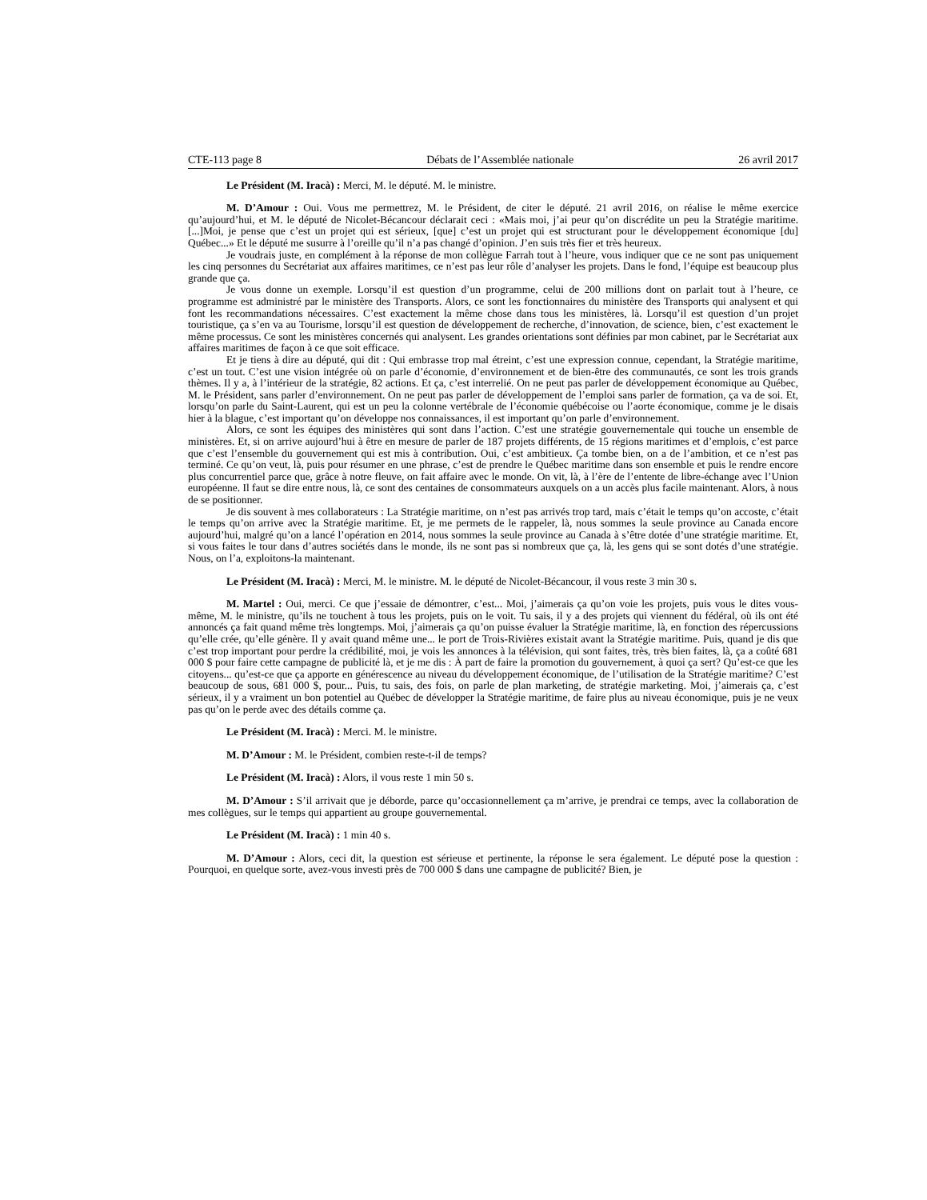CTE-113 page 8 Débats de l’Assemblée nationale 26 avril 2017
Le Président (M. Iracà) : Merci, M. le député. M. le ministre.
M. D’Amour : Oui. Vous me permettrez, M. le Président, de citer le député. 21 avril 2016, on réalise le même exercice qu’aujourd’hui, et M. le député de Nicolet-Bécancour déclarait ceci : «Mais moi, j’ai peur qu’on discrédite un peu la Stratégie maritime. [...]Moi, je pense que c’est un projet qui est sérieux, [que] c’est un projet qui est structurant pour le développement économique [du] Québec...» Et le député me susurre à l’oreille qu’il n’a pas changé d’opinion. J’en suis très fier et très heureux.
Je voudrais juste, en complément à la réponse de mon collègue Farrah tout à l’heure, vous indiquer que ce ne sont pas uniquement les cinq personnes du Secrétariat aux affaires maritimes, ce n’est pas leur rôle d’analyser les projets. Dans le fond, l’équipe est beaucoup plus grande que ça.
Je vous donne un exemple. Lorsqu’il est question d’un programme, celui de 200 millions dont on parlait tout à l’heure, ce programme est administré par le ministère des Transports. Alors, ce sont les fonctionnaires du ministère des Transports qui analysent et qui font les recommandations nécessaires. C’est exactement la même chose dans tous les ministères, là. Lorsqu’il est question d’un projet touristique, ça s’en va au Tourisme, lorsqu’il est question de développement de recherche, d’innovation, de science, bien, c’est exactement le même processus. Ce sont les ministères concernés qui analysent. Les grandes orientations sont définies par mon cabinet, par le Secrétariat aux affaires maritimes de façon à ce que soit efficace.
Et je tiens à dire au député, qui dit : Qui embrasse trop mal étreint, c’est une expression connue, cependant, la Stratégie maritime, c’est un tout. C’est une vision intégrée où on parle d’économie, d’environnement et de bien-être des communautés, ce sont les trois grands thèmes. Il y a, à l’intérieur de la stratégie, 82 actions. Et ça, c’est interrelié. On ne peut pas parler de développement économique au Québec, M. le Président, sans parler d’environnement. On ne peut pas parler de développement de l’emploi sans parler de formation, ça va de soi. Et, lorsqu’on parle du Saint-Laurent, qui est un peu la colonne vertébrale de l’économie québécoise ou l’aorte économique, comme je le disais hier à la blague, c’est important qu’on développe nos connaissances, il est important qu’on parle d’environnement.
Alors, ce sont les équipes des ministères qui sont dans l’action. C’est une stratégie gouvernementale qui touche un ensemble de ministères. Et, si on arrive aujourd’hui à être en mesure de parler de 187 projets différents, de 15 régions maritimes et d’emplois, c’est parce que c’est l’ensemble du gouvernement qui est mis à contribution. Oui, c’est ambitieux. Ça tombe bien, on a de l’ambition, et ce n’est pas terminé. Ce qu’on veut, là, puis pour résumer en une phrase, c’est de prendre le Québec maritime dans son ensemble et puis le rendre encore plus concurrentiel parce que, grâce à notre fleuve, on fait affaire avec le monde. On vit, là, à l’ère de l’entente de libre-échange avec l’Union européenne. Il faut se dire entre nous, là, ce sont des centaines de consommateurs auxquels on a un accès plus facile maintenant. Alors, à nous de se positionner.
Je dis souvent à mes collaborateurs : La Stratégie maritime, on n’est pas arrivés trop tard, mais c’était le temps qu’on accoste, c’était le temps qu’on arrive avec la Stratégie maritime. Et, je me permets de le rappeler, là, nous sommes la seule province au Canada encore aujourd’hui, malgré qu’on a lancé l’opération en 2014, nous sommes la seule province au Canada à s’être dotée d’une stratégie maritime. Et, si vous faites le tour dans d’autres sociétés dans le monde, ils ne sont pas si nombreux que ça, là, les gens qui se sont dotés d’une stratégie. Nous, on l’a, exploitons-la maintenant.
Le Président (M. Iracà) : Merci, M. le ministre. M. le député de Nicolet-Bécancour, il vous reste 3 min 30 s.
M. Martel : Oui, merci. Ce que j’essaie de démontrer, c’est... Moi, j’aimerais ça qu’on voie les projets, puis vous le dites vous-même, M. le ministre, qu’ils ne touchent à tous les projets, puis on le voit. Tu sais, il y a des projets qui viennent du fédéral, où ils ont été annoncés ça fait quand même très longtemps. Moi, j’aimerais ça qu’on puisse évaluer la Stratégie maritime, là, en fonction des répercussions qu’elle crée, qu’elle génère. Il y avait quand même une... le port de Trois-Rivières existait avant la Stratégie maritime. Puis, quand je dis que c’est trop important pour perdre la crédibilité, moi, je vois les annonces à la télévision, qui sont faites, très, très bien faites, là, ça a coûté 681 000 $ pour faire cette campagne de publicité là, et je me dis : À part de faire la promotion du gouvernement, à quoi ça sert? Qu’est-ce que les citoyens... qu’est-ce que ça apporte en générescence au niveau du développement économique, de l’utilisation de la Stratégie maritime? C’est beaucoup de sous, 681 000 $, pour... Puis, tu sais, des fois, on parle de plan marketing, de stratégie marketing. Moi, j’aimerais ça, c’est sérieux, il y a vraiment un bon potentiel au Québec de développer la Stratégie maritime, de faire plus au niveau économique, puis je ne veux pas qu’on le perde avec des détails comme ça.
Le Président (M. Iracà) : Merci. M. le ministre.
M. D’Amour : M. le Président, combien reste-t-il de temps?
Le Président (M. Iracà) : Alors, il vous reste 1 min 50 s.
M. D’Amour : S’il arrivait que je déborde, parce qu’occasionnellement ça m’arrive, je prendrai ce temps, avec la collaboration de mes collègues, sur le temps qui appartient au groupe gouvernemental.
Le Président (M. Iracà) : 1 min 40 s.
M. D’Amour : Alors, ceci dit, la question est sérieuse et pertinente, la réponse le sera également. Le député pose la question : Pourquoi, en quelque sorte, avez-vous investi près de 700 000 $ dans une campagne de publicité? Bien, je